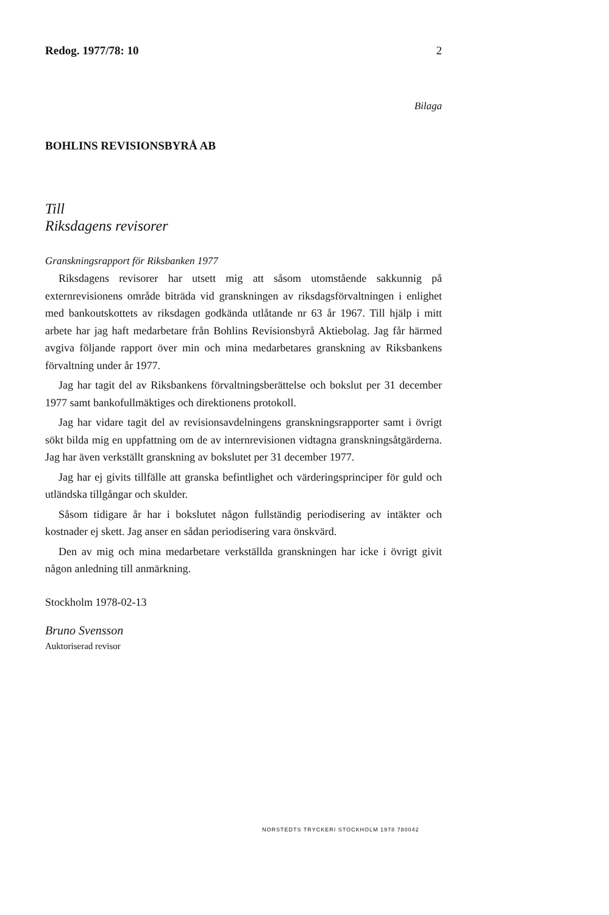Redog. 1977/78: 10 2
Bilaga
BOHLINS REVISIONSBYRÅ AB
Till
Riksdagens revisorer
Granskningsrapport för Riksbanken 1977
Riksdagens revisorer har utsett mig att såsom utomstående sakkunnig på externrevisionens område biträda vid granskningen av riksdagsförvaltningen i enlighet med bankoutskottets av riksdagen godkända utlåtande nr 63 år 1967. Till hjälp i mitt arbete har jag haft medarbetare från Bohlins Revisionsbyrå Aktiebolag. Jag får härmed avgiva följande rapport över min och mina medarbetares granskning av Riksbankens förvaltning under år 1977.
Jag har tagit del av Riksbankens förvaltningsberättelse och bokslut per 31 december 1977 samt bankofullmäktiges och direktionens protokoll.
Jag har vidare tagit del av revisionsavdelningens granskningsrapporter samt i övrigt sökt bilda mig en uppfattning om de av internrevisionen vidtagna granskningsåtgärderna. Jag har även verkställt granskning av bokslutet per 31 december 1977.
Jag har ej givits tillfälle att granska befintlighet och värderingsprinciper för guld och utländska tillgångar och skulder.
Såsom tidigare år har i bokslutet någon fullständig periodisering av intäkter och kostnader ej skett. Jag anser en sådan periodisering vara önskvärd.
Den av mig och mina medarbetare verkställda granskningen har icke i övrigt givit någon anledning till anmärkning.
Stockholm 1978-02-13
Bruno Svensson
Auktoriserad revisor
NORSTEDTS TRYCKERI STOCKHOLM 1978 780042